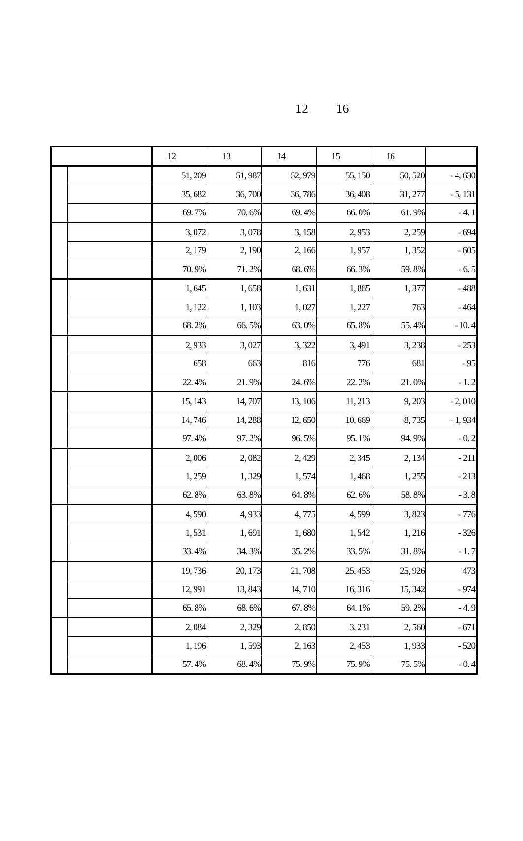12 16
| | | 12 | 13 | 14 | 15 | 16 | |
| --- | --- | --- | --- | --- | --- | --- | --- |
| | | 51, 209 | 51, 987 | 52, 979 | 55, 150 | 50, 520 | - 4, 630 |
| | | 35, 682 | 36, 700 | 36, 786 | 36, 408 | 31, 277 | - 5, 131 |
| | | 69. 7% | 70. 6% | 69. 4% | 66. 0% | 61. 9% | - 4. 1 |
| | | 3, 072 | 3, 078 | 3, 158 | 2, 953 | 2, 259 | - 694 |
| | | 2, 179 | 2, 190 | 2, 166 | 1, 957 | 1, 352 | - 605 |
| | | 70. 9% | 71. 2% | 68. 6% | 66. 3% | 59. 8% | - 6. 5 |
| | | 1, 645 | 1, 658 | 1, 631 | 1, 865 | 1, 377 | - 488 |
| | | 1, 122 | 1, 103 | 1, 027 | 1, 227 | 763 | - 464 |
| | | 68. 2% | 66. 5% | 63. 0% | 65. 8% | 55. 4% | - 10. 4 |
| | | 2, 933 | 3, 027 | 3, 322 | 3, 491 | 3, 238 | - 253 |
| | | 658 | 663 | 816 | 776 | 681 | - 95 |
| | | 22. 4% | 21. 9% | 24. 6% | 22. 2% | 21. 0% | - 1. 2 |
| | | 15, 143 | 14, 707 | 13, 106 | 11, 213 | 9, 203 | - 2, 010 |
| | | 14, 746 | 14, 288 | 12, 650 | 10, 669 | 8, 735 | - 1, 934 |
| | | 97. 4% | 97. 2% | 96. 5% | 95. 1% | 94. 9% | - 0. 2 |
| | | 2, 006 | 2, 082 | 2, 429 | 2, 345 | 2, 134 | - 211 |
| | | 1, 259 | 1, 329 | 1, 574 | 1, 468 | 1, 255 | - 213 |
| | | 62. 8% | 63. 8% | 64. 8% | 62. 6% | 58. 8% | - 3. 8 |
| | | 4, 590 | 4, 933 | 4, 775 | 4, 599 | 3, 823 | - 776 |
| | | 1, 531 | 1, 691 | 1, 680 | 1, 542 | 1, 216 | - 326 |
| | | 33. 4% | 34. 3% | 35. 2% | 33. 5% | 31. 8% | - 1. 7 |
| | | 19, 736 | 20, 173 | 21, 708 | 25, 453 | 25, 926 | 473 |
| | | 12, 991 | 13, 843 | 14, 710 | 16, 316 | 15, 342 | - 974 |
| | | 65. 8% | 68. 6% | 67. 8% | 64. 1% | 59. 2% | - 4. 9 |
| | | 2, 084 | 2, 329 | 2, 850 | 3, 231 | 2, 560 | - 671 |
| | | 1, 196 | 1, 593 | 2, 163 | 2, 453 | 1, 933 | - 520 |
| | | 57. 4% | 68. 4% | 75. 9% | 75. 9% | 75. 5% | - 0. 4 |